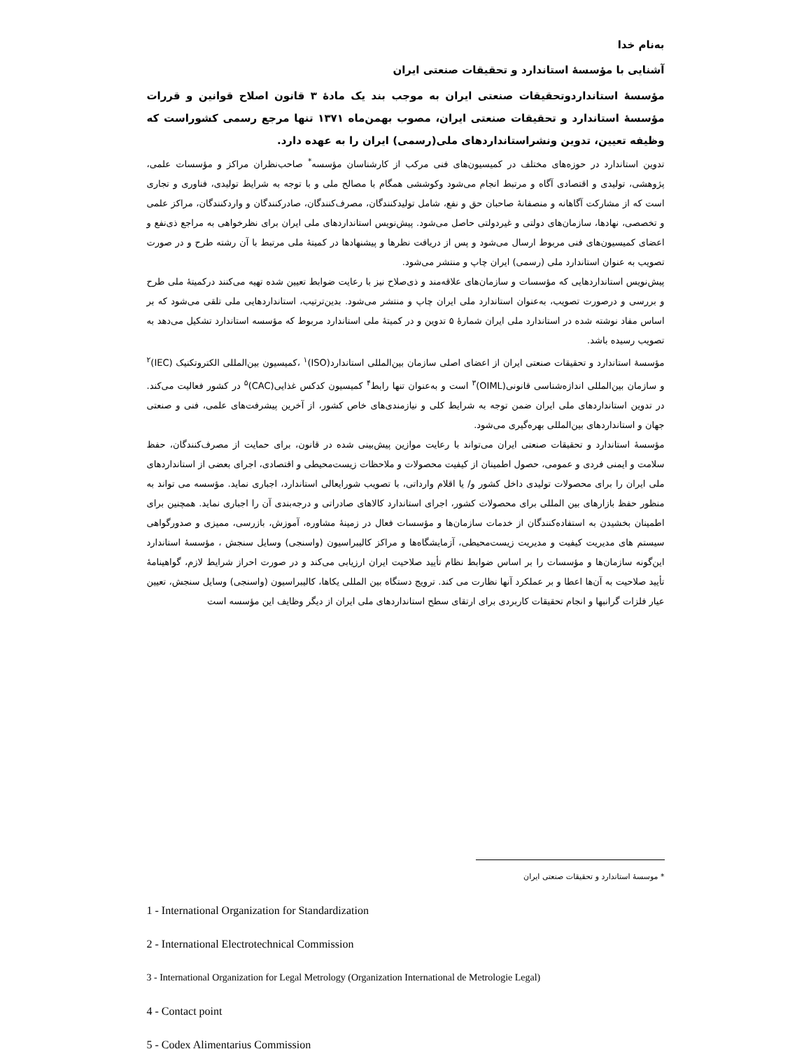به‌نام خدا
آشنایی با مؤسسهٔ استاندارد و تحقیقات صنعتی ایران
مؤسسهٔ استانداردوتحقیقات صنعتی ایران به موجب بند یک مادهٔ ۳ قانون اصلاح قوانین و قررات مؤسسهٔ استاندارد و تحقیقات صنعتی ایران، مصوب بهمن‌ماه ۱۳۷۱ تنها مرجع رسمی کشوراست که وظیفه تعیین، تدوین ونشراستانداردهای ملی(رسمی) ایران را به عهده دارد.
تدوین استاندارد در حوزه‌های مختلف در کمیسیون‌های فنی مرکب از کارشناسان مؤسسه<sup>*</sup> صاحب‌نظران مراکز و مؤسسات علمی، پژوهشی، تولیدی و اقتصادی آگاه و مرتبط انجام می‌شود وکوششی همگام با مصالح ملی و با توجه به شرایط تولیدی، فناوری و تجاری است که از مشارکت آگاهانه و منصفانهٔ صاحبان حق و نفع، شامل تولیدکنندگان، مصرف‌کنندگان، صادرکنندگان و واردکنندگان، مراکز علمی و تخصصی، نهادها، سازمان‌های دولتی و غیردولتی حاصل می‌شود. پیش‌نویس استانداردهای ملی ایران برای نظرخواهی به مراجع ذی‌نفع و اعضای کمیسیون‌های فنی مربوط ارسال می‌شود و پس از دریافت نظرها و پیشنهادها در کمیتهٔ ملی مرتبط با آن رشته طرح و در صورت تصویب به عنوان استاندارد ملی (رسمی) ایران چاپ و منتشر می‌شود.
پیش‌نویس استانداردهایی که مؤسسات و سازمان‌های علاقه‌مند و ذی‌صلاح نیز با رعایت ضوابط تعیین شده تهیه می‌کنند درکمیتهٔ ملی طرح و بررسی و درصورت تصویب، به‌عنوان استاندارد ملی ایران چاپ و منتشر می‌شود. بدین‌ترتیب، استانداردهایی ملی تلقی می‌شود که بر اساس مفاد نوشته شده در استاندارد ملی ایران شمارهٔ ۵ تدوین و در کمیتهٔ ملی استاندارد مربوط که مؤسسه استاندارد تشکیل می‌دهد به تصویب رسیده باشد.
مؤسسهٔ استاندارد و تحقیقات صنعتی ایران از اعضای اصلی سازمان بین‌المللی استاندارد(ISO)<sup>۱</sup> ،کمیسیون بین‌المللی الکتروتکنیک (IEC)<sup>۲</sup> و سازمان بین‌المللی اندازه‌شناسی قانونی(OIML)<sup>۳</sup> است و به‌عنوان تنها رابط<sup>۴</sup> کمیسیون کدکس غذایی(CAC)<sup>۵</sup> در کشور فعالیت می‌کند. در تدوین استانداردهای ملی ایران ضمن توجه به شرایط کلی و نیازمندی‌های خاص کشور، از آخرین پیشرفت‌های علمی، فنی و صنعتی جهان و استانداردهای بین‌المللی بهره‌گیری می‌شود.
مؤسسهٔ استاندارد و تحقیقات صنعتی ایران می‌تواند با رعایت موازین پیش‌بینی شده در قانون، برای حمایت از مصرف‌کنندگان، حفظ سلامت و ایمنی فردی و عمومی، حصول اطمینان از کیفیت محصولات و ملاحظات زیست‌محیطی و اقتصادی، اجرای بعضی از استانداردهای ملی ایران را برای محصولات تولیدی داخل کشور و/ یا اقلام وارداتی، با تصویب شورایعالی استاندارد، اجباری نماید. مؤسسه می تواند به منظور حفظ بازارهای بین المللی برای محصولات کشور، اجرای استاندارد کالاهای صادراتی و درجه‌بندی آن را اجباری نماید. همچنین برای اطمینان بخشیدن به استفاده‌کنندگان از خدمات سازمان‌ها و مؤسسات فعال در زمینهٔ مشاوره، آموزش، بازرسی، ممیزی و صدورگواهی سیستم های مدیریت کیفیت و مدیریت زیست‌محیطی، آزمایشگاه‌ها و مراکز کالیبراسیون (واسنجی) وسایل سنجش ، مؤسسهٔ استاندارد این‌گونه سازمان‌ها و مؤسسات را بر اساس ضوابط نظام تأیید صلاحیت ایران ارزیابی می‌کند و در صورت احراز شرایط لازم، گواهینامهٔ تأیید صلاحیت به آن‌ها اعطا و بر عملکرد آنها نظارت می کند. ترویج دستگاه بین المللی یکاها، کالیبراسیون (واسنجی) وسایل سنجش، تعیین عیار فلزات گرانبها و انجام تحقیقات کاربردی برای ارتقای سطح استانداردهای ملی ایران از دیگر وظایف این مؤسسه است
* موسسهٔ استاندارد و تحقیقات صنعتی ایران
1 - International Organization for Standardization
2 - International Electrotechnical Commission
3 - International Organization for Legal Metrology (Organization International de Metrologie Legal)
4 - Contact point
5 - Codex Alimentarius Commission